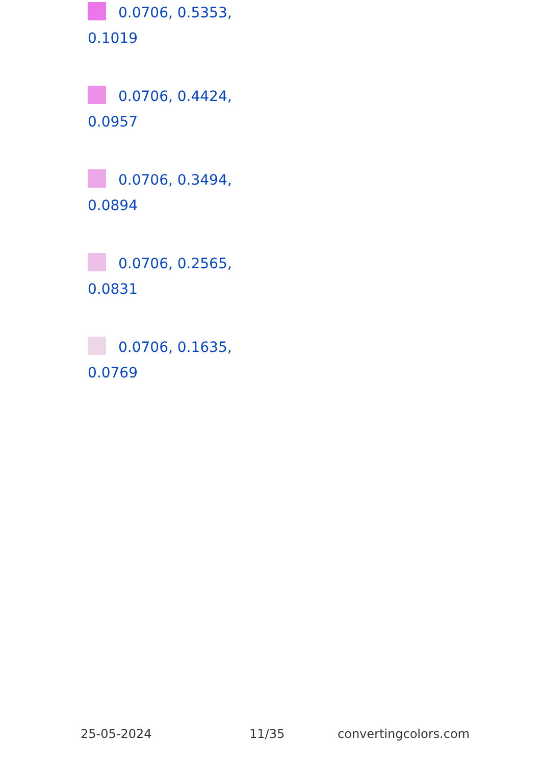0.0706, 0.5353, 0.1019
0.0706, 0.4424, 0.0957
0.0706, 0.3494, 0.0894
0.0706, 0.2565, 0.0831
0.0706, 0.1635, 0.0769
25-05-2024 11/35 convertingcolors.com